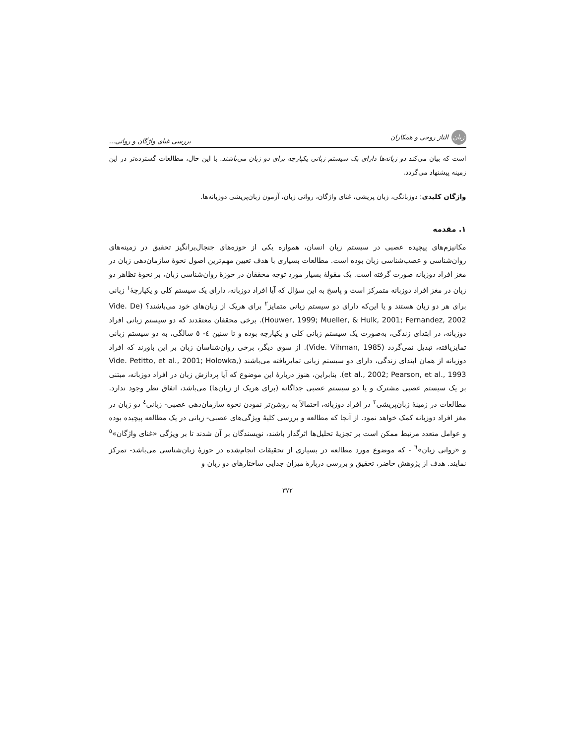زبان الناز روحی و همکاران بررسی غنای واژگان و روانی...
است که بیان می‌کند دو زبانه‌ها دارای یک سیستم زبانی یکپارچه برای دو زبان می‌باشند. با این حال، مطالعات گسترده‌تر در این زمینه پیشنهاد می‌گردد.
واژگان کلیدی: دوزبانگی، زبان پریشی، غنای واژگان، روانی زبان، آزمون زبان‌پریشی دوزبانه‌ها.
۱. مقدمه
مکانیزم‌های پیچیده عصبی در سیستم زبان انسان، همواره یکی از حوزه‌های جنجال‌برانگیز تحقیق در زمینه‌های روان‌شناسی و عصب‌شناسی زبان بوده است. مطالعات بسیاری با هدف تعیین مهم‌ترین اصول نحوهٔ سازمان‌دهی زبان در مغز افراد دوزبانه صورت گرفته است. یک مقولهٔ بسیار مورد توجه محققان در حوزهٔ روان‌شناسی زبان، بر نحوهٔ تظاهر دو زبان در مغز افراد دوزبانه متمرکز است و پاسخ به این سؤال که آیا افراد دوزبانه، دارای یک سیستم کلی و یکپارچهٔ<sup>۱</sup> زبانی برای هر دو زبان هستند و یا این‌که دارای دو سیستم زبانی متمایز<sup>۲</sup> برای هریک از زبان‌های خود می‌باشند؟ (Vide. De Houwer, 1999; Mueller, & Hulk, 2001; Fernandez, 2002). برخی محققان معتقدند که دو سیستم زبانی افراد دوزبانه، در ابتدای زندگی، به‌صورت یک سیستم زبانی کلی و یکپارچه بوده و تا سنین ٤- ٥ سالگی، به دو سیستم زبانی تمایزیافته، تبدیل نمی‌گردد (Vide. Vihman, 1985). از سوی دیگر، برخی روان‌شناسان زبان بر این باورند که افراد دوزبانه از همان ابتدای زندگی، دارای دو سیستم زبانی تمایزیافته می‌باشند (Vide. Petitto, et al., 2001; Holowka, et al., 2002; Pearson, et al., 1993). بنابراین، هنوز دربارهٔ این موضوع که آیا پردازش زبان در افراد دوزبانه، مبتنی بر یک سیستم عصبی مشترک و یا دو سیستم عصبی جداگانه (برای هریک از زبان‌ها) می‌باشد، اتفاق نظر وجود ندارد. مطالعات در زمینهٔ زبان‌پریشی<sup>۳</sup> در افراد دوزبانه، احتمالاً به روشن‌تر نمودن نحوهٔ سازمان‌دهی عصبی- زبانی<sup>٤</sup> دو زبان در مغز افراد دوزبانه کمک خواهد نمود. از آنجا که مطالعه و بررسی کلیهٔ ویژگی‌های عصبی- زبانی در یک مطالعه پیچیده بوده و عوامل متعدد مرتبط ممکن است بر تجزیهٔ تحلیل‌ها اثرگذار باشند، نویسندگان بر آن شدند تا بر ویژگی «غنای واژگان»<sup>٥</sup> و «روانی زبان»<sup>٦</sup> - که موضوع مورد مطالعه در بسیاری از تحقیقات انجام‌شده در حوزهٔ زبان‌شناسی می‌باشد- تمرکز نمایند. هدف از پژوهش حاضر، تحقیق و بررسی دربارهٔ میزان جدایی ساختارهای دو زبان و
۳۷۲